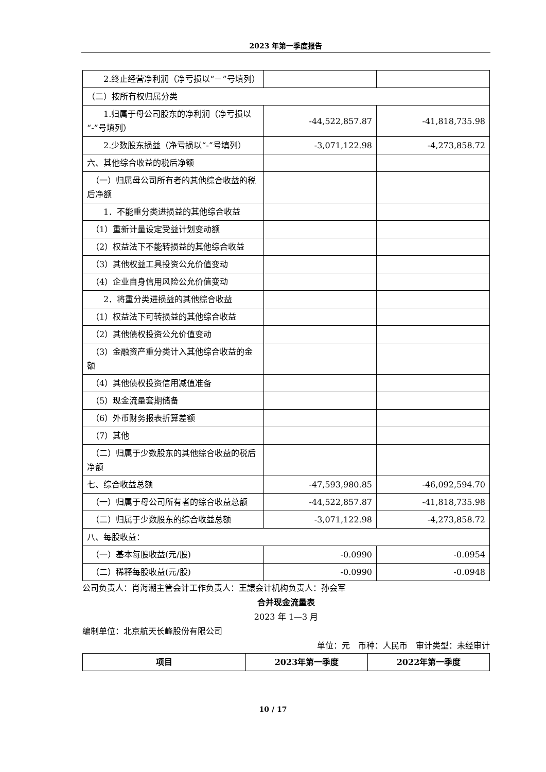2023 年第一季度报告
| 2.终止经营净利润（净亏损以“－”号填列） | | |
| （二）按所有权归属分类 | | |
| 1.归属于母公司股东的净利润（净亏损以“-”号填列） | -44,522,857.87 | -41,818,735.98 |
| 2.少数股东损益（净亏损以“-”号填列） | -3,071,122.98 | -4,273,858.72 |
| 六、其他综合收益的税后净额 | | |
| （一）归属母公司所有者的其他综合收益的税后净额 | | |
| 1．不能重分类进损益的其他综合收益 | | |
| （1）重新计量设定受益计划变动额 | | |
| （2）权益法下不能转损益的其他综合收益 | | |
| （3）其他权益工具投资公允价值变动 | | |
| （4）企业自身信用风险公允价值变动 | | |
| 2．将重分类进损益的其他综合收益 | | |
| （1）权益法下可转损益的其他综合收益 | | |
| （2）其他债权投资公允价值变动 | | |
| （3）金融资产重分类计入其他综合收益的金额 | | |
| （4）其他债权投资信用减值准备 | | |
| （5）现金流量套期储备 | | |
| （6）外币财务报表折算差额 | | |
| （7）其他 | | |
| （二）归属于少数股东的其他综合收益的税后净额 | | |
| 七、综合收益总额 | -47,593,980.85 | -46,092,594.70 |
| （一）归属于母公司所有者的综合收益总额 | -44,522,857.87 | -41,818,735.98 |
| （二）归属于少数股东的综合收益总额 | -3,071,122.98 | -4,273,858.72 |
| 八、每股收益： | | |
| （一）基本每股收益(元/股) | -0.0990 | -0.0954 |
| （二）稀释每股收益(元/股) | -0.0990 | -0.0948 |
公司负责人：肖海潮主管会计工作负责人：王譞会计机构负责人：孙会军
合并现金流量表
2023 年 1—3 月
编制单位：北京航天长峰股份有限公司
单位：元　币种：人民币　审计类型：未经审计
| 项目 | 2023年第一季度 | 2022年第一季度 |
| --- | --- | --- |
10 / 17